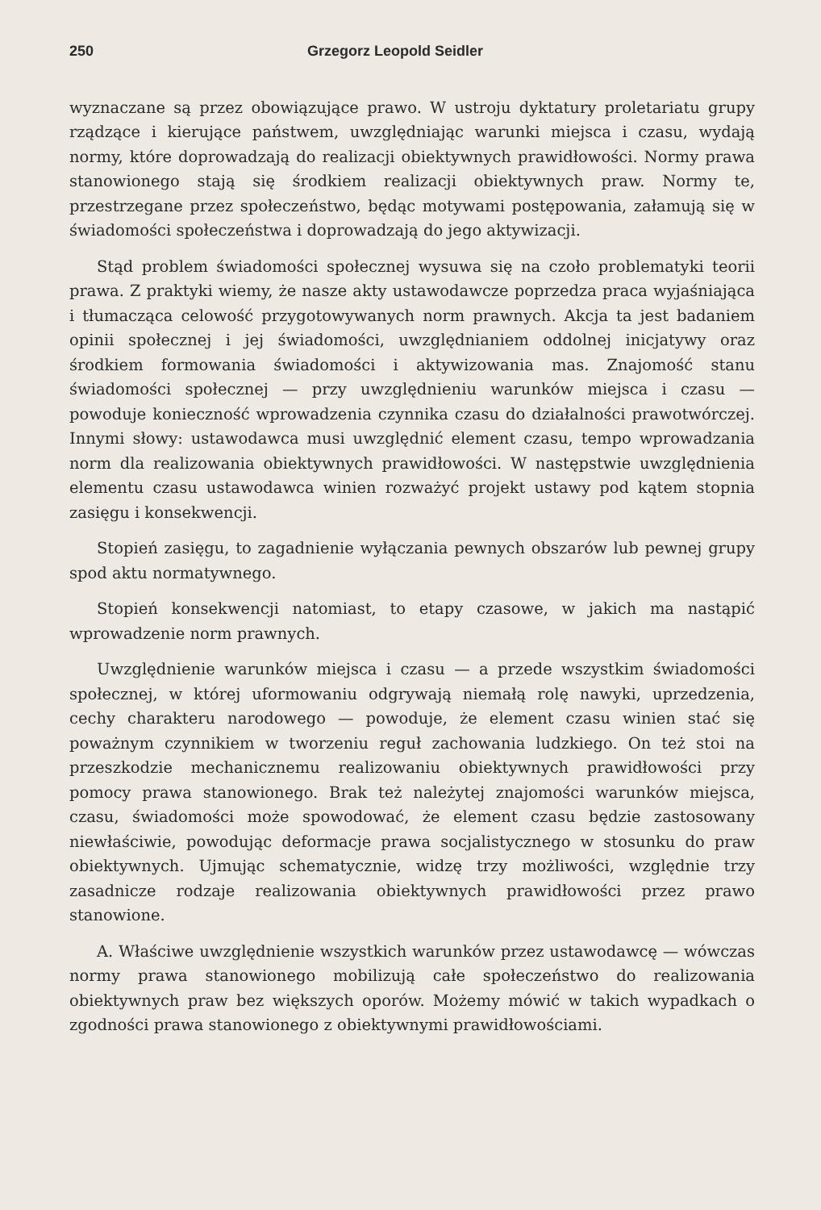250 Grzegorz Leopold Seidler
wyznaczane są przez obowiązujące prawo. W ustroju dyktatury proletariatu grupy rządzące i kierujące państwem, uwzględniając warunki miejsca i czasu, wydają normy, które doprowadzają do realizacji obiektywnych prawidłowości. Normy prawa stanowionego stają się środkiem realizacji obiektywnych praw. Normy te, przestrzegane przez społeczeństwo, będąc motywami postępowania, załamują się w świadomości społeczeństwa i doprowadzają do jego aktywizacji.
Stąd problem świadomości społecznej wysuwa się na czoło problematyki teorii prawa. Z praktyki wiemy, że nasze akty ustawodawcze poprzedza praca wyjaśniająca i tłumacząca celowość przygotowywanych norm prawnych. Akcja ta jest badaniem opinii społecznej i jej świadomości, uwzględnianiem oddolnej inicjatywy oraz środkiem formowania świadomości i aktywizowania mas. Znajomość stanu świadomości społecznej — przy uwzględnieniu warunków miejsca i czasu — powoduje konieczność wprowadzenia czynnika czasu do działalności prawotwórczej. Innymi słowy: ustawodawca musi uwzględnić element czasu, tempo wprowadzania norm dla realizowania obiektywnych prawidłowości. W następstwie uwzględnienia elementu czasu ustawodawca winien rozważyć projekt ustawy pod kątem stopnia zasięgu i konsekwencji.
Stopień zasięgu, to zagadnienie wyłączania pewnych obszarów lub pewnej grupy spod aktu normatywnego.
Stopień konsekwencji natomiast, to etapy czasowe, w jakich ma nastąpić wprowadzenie norm prawnych.
Uwzględnienie warunków miejsca i czasu — a przede wszystkim świadomości społecznej, w której uformowaniu odgrywają niemałą rolę nawyki, uprzedzenia, cechy charakteru narodowego — powoduje, że element czasu winien stać się poważnym czynnikiem w tworzeniu reguł zachowania ludzkiego. On też stoi na przeszkodzie mechanicznemu realizowaniu obiektywnych prawidłowości przy pomocy prawa stanowionego. Brak też należytej znajomości warunków miejsca, czasu, świadomości może spowodować, że element czasu będzie zastosowany niewłaściwie, powodując deformacje prawa socjalistycznego w stosunku do praw obiektywnych. Ujmując schematycznie, widzę trzy możliwości, względnie trzy zasadnicze rodzaje realizowania obiektywnych prawidłowości przez prawo stanowione.
A. Właściwe uwzględnienie wszystkich warunków przez ustawodawcę — wówczas normy prawa stanowionego mobilizują całe społeczeństwo do realizowania obiektywnych praw bez większych oporów. Możemy mówić w takich wypadkach o zgodności prawa stanowionego z obiektywnymi prawidłowościami.